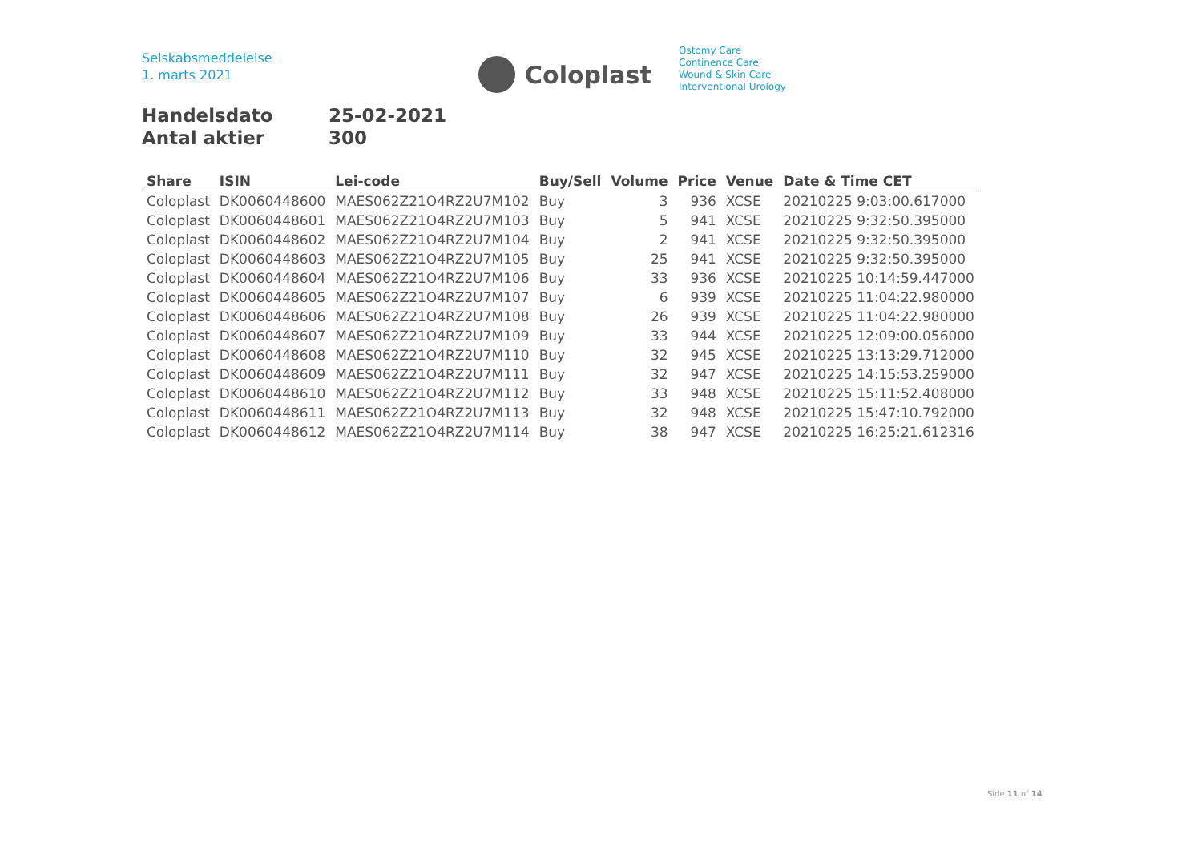Selskabsmeddelelse
1. marts 2021
Coloplast
Ostomy Care
Continence Care
Wound & Skin Care
Interventional Urology
Handelsdato 25-02-2021
Antal aktier 300
| Share | ISIN | Lei-code | Buy/Sell | Volume | Price | Venue | Date & Time CET |
| --- | --- | --- | --- | --- | --- | --- | --- |
| Coloplast | DK0060448600 | MAES062Z21O4RZ2U7M102 | Buy | 3 | 936 | XCSE | 20210225 9:03:00.617000 |
| Coloplast | DK0060448601 | MAES062Z21O4RZ2U7M103 | Buy | 5 | 941 | XCSE | 20210225 9:32:50.395000 |
| Coloplast | DK0060448602 | MAES062Z21O4RZ2U7M104 | Buy | 2 | 941 | XCSE | 20210225 9:32:50.395000 |
| Coloplast | DK0060448603 | MAES062Z21O4RZ2U7M105 | Buy | 25 | 941 | XCSE | 20210225 9:32:50.395000 |
| Coloplast | DK0060448604 | MAES062Z21O4RZ2U7M106 | Buy | 33 | 936 | XCSE | 20210225 10:14:59.447000 |
| Coloplast | DK0060448605 | MAES062Z21O4RZ2U7M107 | Buy | 6 | 939 | XCSE | 20210225 11:04:22.980000 |
| Coloplast | DK0060448606 | MAES062Z21O4RZ2U7M108 | Buy | 26 | 939 | XCSE | 20210225 11:04:22.980000 |
| Coloplast | DK0060448607 | MAES062Z21O4RZ2U7M109 | Buy | 33 | 944 | XCSE | 20210225 12:09:00.056000 |
| Coloplast | DK0060448608 | MAES062Z21O4RZ2U7M110 | Buy | 32 | 945 | XCSE | 20210225 13:13:29.712000 |
| Coloplast | DK0060448609 | MAES062Z21O4RZ2U7M111 | Buy | 32 | 947 | XCSE | 20210225 14:15:53.259000 |
| Coloplast | DK0060448610 | MAES062Z21O4RZ2U7M112 | Buy | 33 | 948 | XCSE | 20210225 15:11:52.408000 |
| Coloplast | DK0060448611 | MAES062Z21O4RZ2U7M113 | Buy | 32 | 948 | XCSE | 20210225 15:47:10.792000 |
| Coloplast | DK0060448612 | MAES062Z21O4RZ2U7M114 | Buy | 38 | 947 | XCSE | 20210225 16:25:21.612316 |
Side 11 of 14